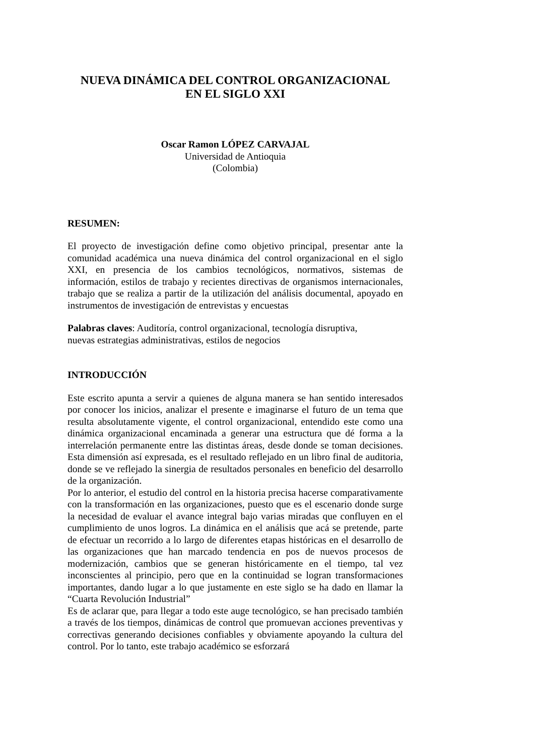NUEVA DINÁMICA DEL CONTROL ORGANIZACIONAL
EN EL SIGLO XXI
Oscar Ramon LÓPEZ CARVAJAL
Universidad de Antioquia
(Colombia)
RESUMEN:
El proyecto de investigación define como objetivo principal, presentar ante la comunidad académica una nueva dinámica del control organizacional en el siglo XXI, en presencia de los cambios tecnológicos, normativos, sistemas de información, estilos de trabajo y recientes directivas de organismos internacionales, trabajo que se realiza a partir de la utilización del análisis documental, apoyado en instrumentos de investigación de entrevistas y encuestas
Palabras claves: Auditoría, control organizacional, tecnología disruptiva,
nuevas estrategias administrativas, estilos de negocios
INTRODUCCIÓN
Este escrito apunta a servir a quienes de alguna manera se han sentido interesados por conocer los inicios, analizar el presente e imaginarse el futuro de un tema que resulta absolutamente vigente, el control organizacional, entendido este como una dinámica organizacional encaminada a generar una estructura que dé forma a la interrelación permanente entre las distintas áreas, desde donde se toman decisiones. Esta dimensión así expresada, es el resultado reflejado en un libro final de auditoria, donde se ve reflejado la sinergia de resultados personales en beneficio del desarrollo de la organización.
Por lo anterior, el estudio del control en la historia precisa hacerse comparativamente con la transformación en las organizaciones, puesto que es el escenario donde surge la necesidad de evaluar el avance integral bajo varias miradas que confluyen en el cumplimiento de unos logros. La dinámica en el análisis que acá se pretende, parte de efectuar un recorrido a lo largo de diferentes etapas históricas en el desarrollo de las organizaciones que han marcado tendencia en pos de nuevos procesos de modernización, cambios que se generan históricamente en el tiempo, tal vez inconscientes al principio, pero que en la continuidad se logran transformaciones importantes, dando lugar a lo que justamente en este siglo se ha dado en llamar la “Cuarta Revolución Industrial”
Es de aclarar que, para llegar a todo este auge tecnológico, se han precisado también a través de los tiempos, dinámicas de control que promuevan acciones preventivas y correctivas generando decisiones confiables y obviamente apoyando la cultura del control. Por lo tanto, este trabajo académico se esforzará